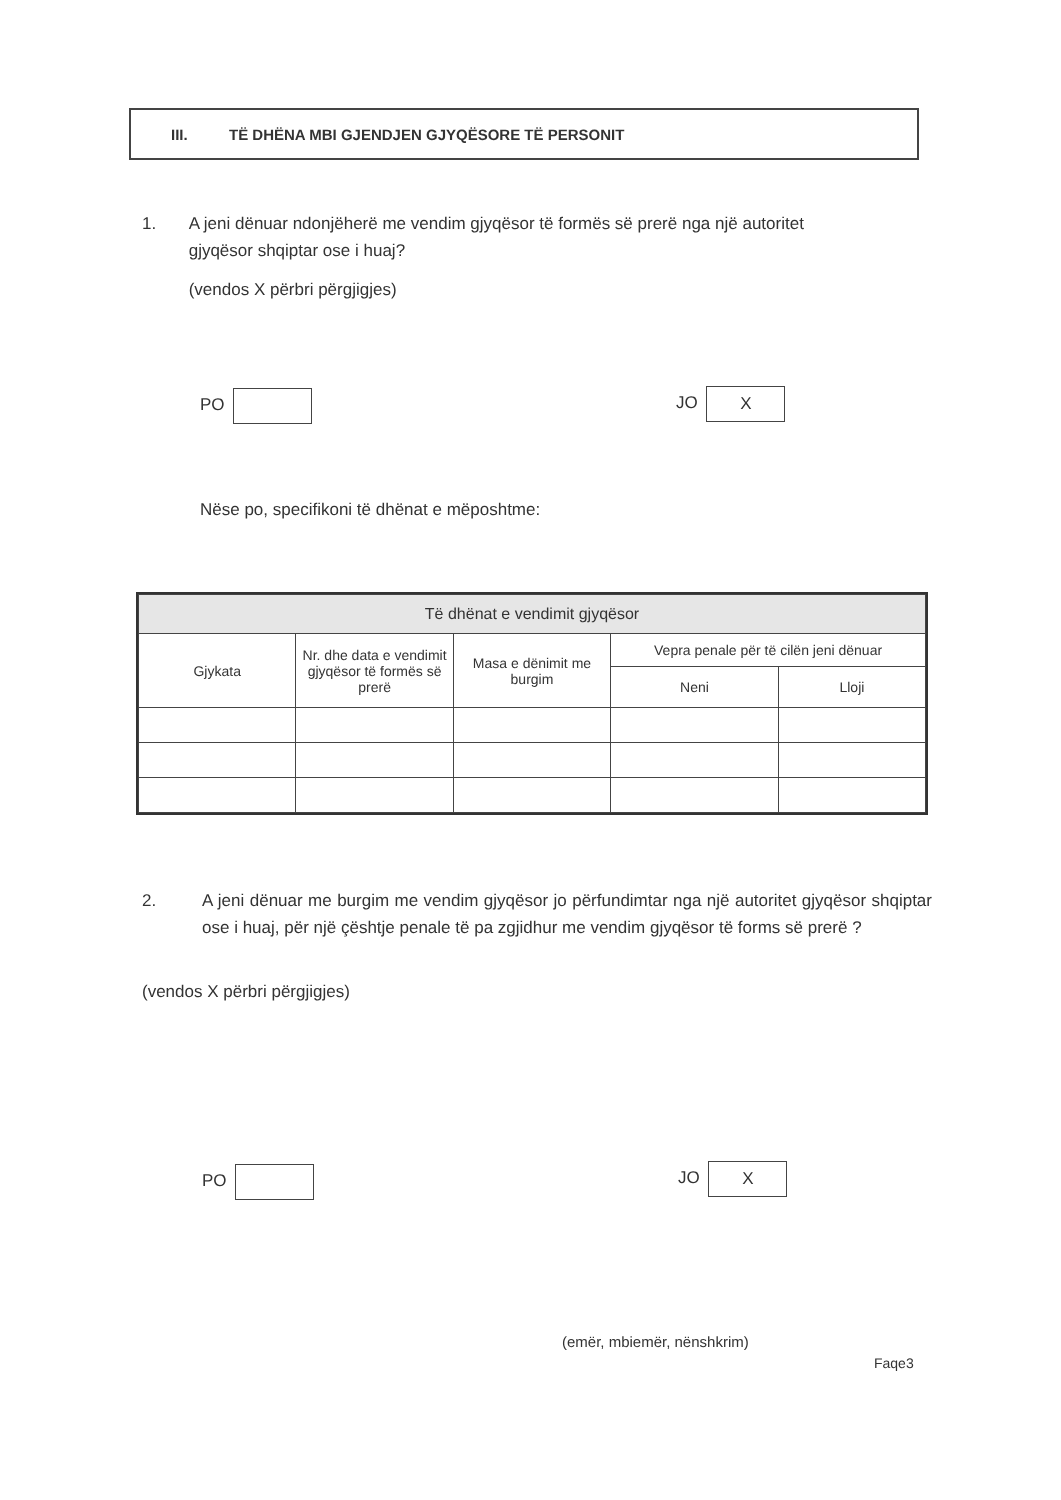III. TË DHËNA MBI GJENDJEN GJYQËSORE TË PERSONIT
1. A jeni dënuar ndonjëherë me vendim gjyqësor të formës së prerë nga një autoritet gjyqësor shqiptar ose i huaj?
(vendos X përbri përgjigjes)
PO JO X
Nëse po, specifikoni të dhënat e mëposhtme:
| Të dhënat e vendimit gjyqësor | | | | |
| --- | --- | --- | --- | --- |
| Gjykata | Nr. dhe data e vendimit gjyqësor të formës së prerë | Masa e dënimit me burgim | Vepra penale për të cilën jeni dënuar | |
| | | | Neni | Lloji |
2. A jeni dënuar me burgim me vendim gjyqësor jo përfundimtar nga një autoritet gjyqësor shqiptar ose i huaj, për një çështje penale të pa zgjidhur me vendim gjyqësor të forms së prerë ?
(vendos X përbri përgjigjes)
PO JO X
(emër, mbiemër, nënshkrim)
Faqe3